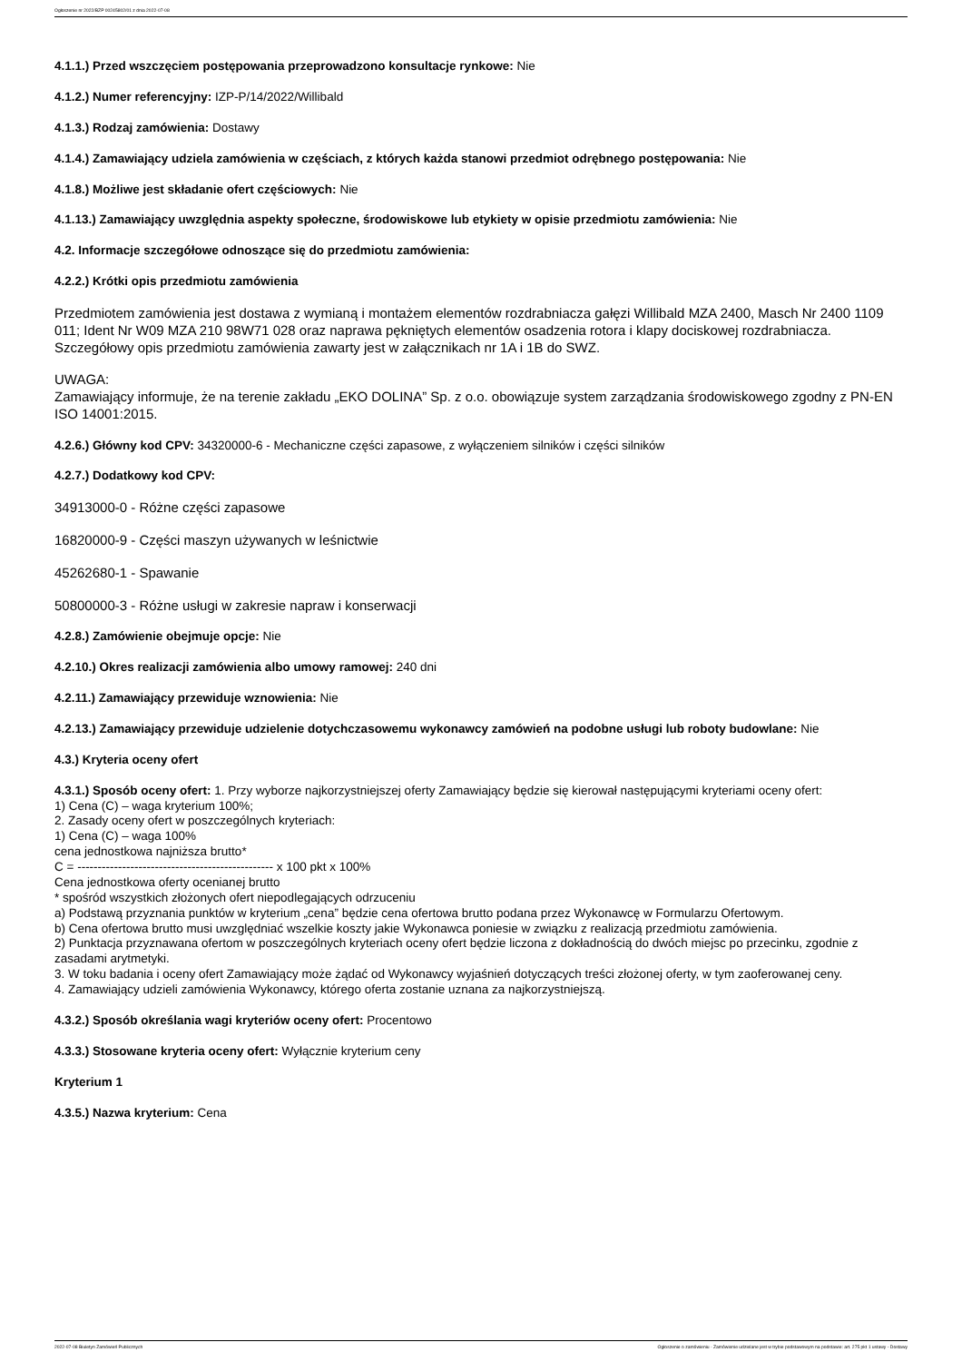Ogłoszenie nr 2022/BZP 00245802/01 z dnia 2022-07-08
4.1.1.) Przed wszczęciem postępowania przeprowadzono konsultacje rynkowe: Nie
4.1.2.) Numer referencyjny: IZP-P/14/2022/Willibald
4.1.3.) Rodzaj zamówienia: Dostawy
4.1.4.) Zamawiający udziela zamówienia w częściach, z których każda stanowi przedmiot odrębnego postępowania: Nie
4.1.8.) Możliwe jest składanie ofert częściowych: Nie
4.1.13.) Zamawiający uwzględnia aspekty społeczne, środowiskowe lub etykiety w opisie przedmiotu zamówienia: Nie
4.2. Informacje szczegółowe odnoszące się do przedmiotu zamówienia:
4.2.2.) Krótki opis przedmiotu zamówienia
Przedmiotem zamówienia jest dostawa z wymianą i montażem elementów rozdrabniacza gałęzi Willibald MZA 2400, Masch Nr 2400 1109 011; Ident Nr W09 MZA 210 98W71 028 oraz naprawa pękniętych elementów osadzenia rotora i klapy dociskowej rozdrabniacza. Szczegółowy opis przedmiotu zamówienia zawarty jest w załącznikach nr 1A i 1B do SWZ.
UWAGA:
Zamawiający informuje, że na terenie zakładu „EKO DOLINA” Sp. z o.o. obowiązuje system zarządzania środowiskowego zgodny z PN-EN ISO 14001:2015.
4.2.6.) Główny kod CPV: 34320000-6 - Mechaniczne części zapasowe, z wyłączeniem silników i części silników
4.2.7.) Dodatkowy kod CPV:
34913000-0 - Różne części zapasowe
16820000-9 - Części maszyn używanych w leśnictwie
45262680-1 - Spawanie
50800000-3 - Różne usługi w zakresie napraw i konserwacji
4.2.8.) Zamówienie obejmuje opcje: Nie
4.2.10.) Okres realizacji zamówienia albo umowy ramowej: 240 dni
4.2.11.) Zamawiający przewiduje wznowienia: Nie
4.2.13.) Zamawiający przewiduje udzielenie dotychczasowemu wykonawcy zamówień na podobne usługi lub roboty budowlane: Nie
4.3.) Kryteria oceny ofert
4.3.1.) Sposób oceny ofert: 1. Przy wyborze najkorzystniejszej oferty Zamawiający będzie się kierował następującymi kryteriami oceny ofert:
1) Cena (C) – waga kryterium 100%;
2. Zasady oceny ofert w poszczególnych kryteriach:
1) Cena (C) – waga 100%
cena jednostkowa najniższa brutto*
C = ------------------------------------------------ x 100 pkt x 100%
Cena jednostkowa oferty ocenianej brutto
* spośród wszystkich złożonych ofert niepodlegających odrzuceniu
a) Podstawą przyznania punktów w kryterium „cena” będzie cena ofertowa brutto podana przez Wykonawcę w Formularzu Ofertowym.
b) Cena ofertowa brutto musi uwzględniać wszelkie koszty jakie Wykonawca poniesie w związku z realizacją przedmiotu zamówienia.
2) Punktacja przyznawana ofertom w poszczególnych kryteriach oceny ofert będzie liczona z dokładnością do dwóch miejsc po przecinku, zgodnie z zasadami arytmetyki.
3. W toku badania i oceny ofert Zamawiający może żądać od Wykonawcy wyjaśnień dotyczących treści złożonej oferty, w tym zaoferowanej ceny.
4. Zamawiający udzieli zamówienia Wykonawcy, którego oferta zostanie uznana za najkorzystniejszą.
4.3.2.) Sposób określania wagi kryteriów oceny ofert: Procentowo
4.3.3.) Stosowane kryteria oceny ofert: Wyłącznie kryterium ceny
Kryterium 1
4.3.5.) Nazwa kryterium: Cena
2022-07-08 Biuletyn Zamówień Publicznych Ogłoszenie o zamówieniu - Zamówienie udzielane jest w trybie podstawowym na podstawie: art. 275 pkt 1 ustawy - Dostawy